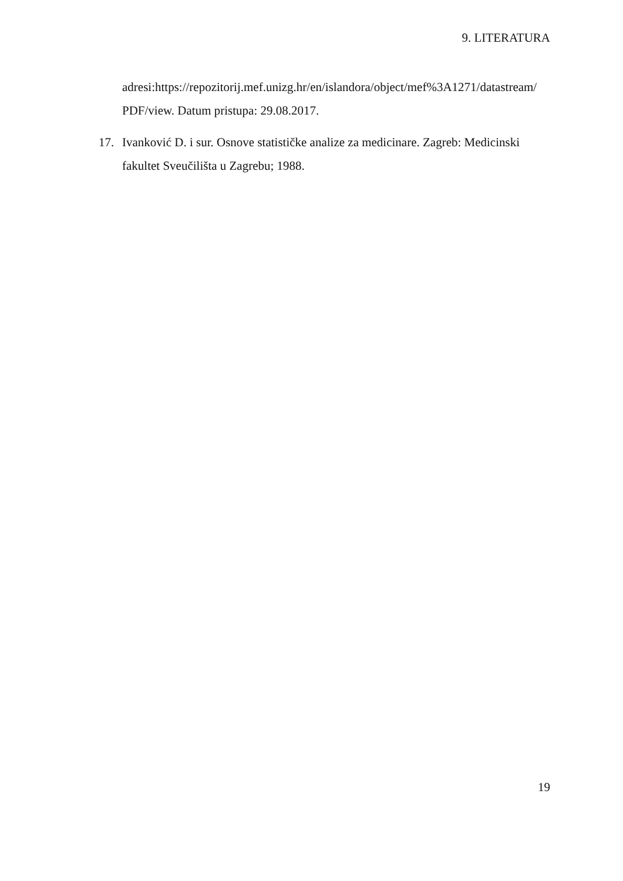9. LITERATURA
adresi:https://repozitorij.mef.unizg.hr/en/islandora/object/mef%3A1271/datastream/ PDF/view. Datum pristupa: 29.08.2017.
17. Ivanković D. i sur. Osnove statističke analize za medicinare. Zagreb: Medicinski fakultet Sveučilišta u Zagrebu; 1988.
19